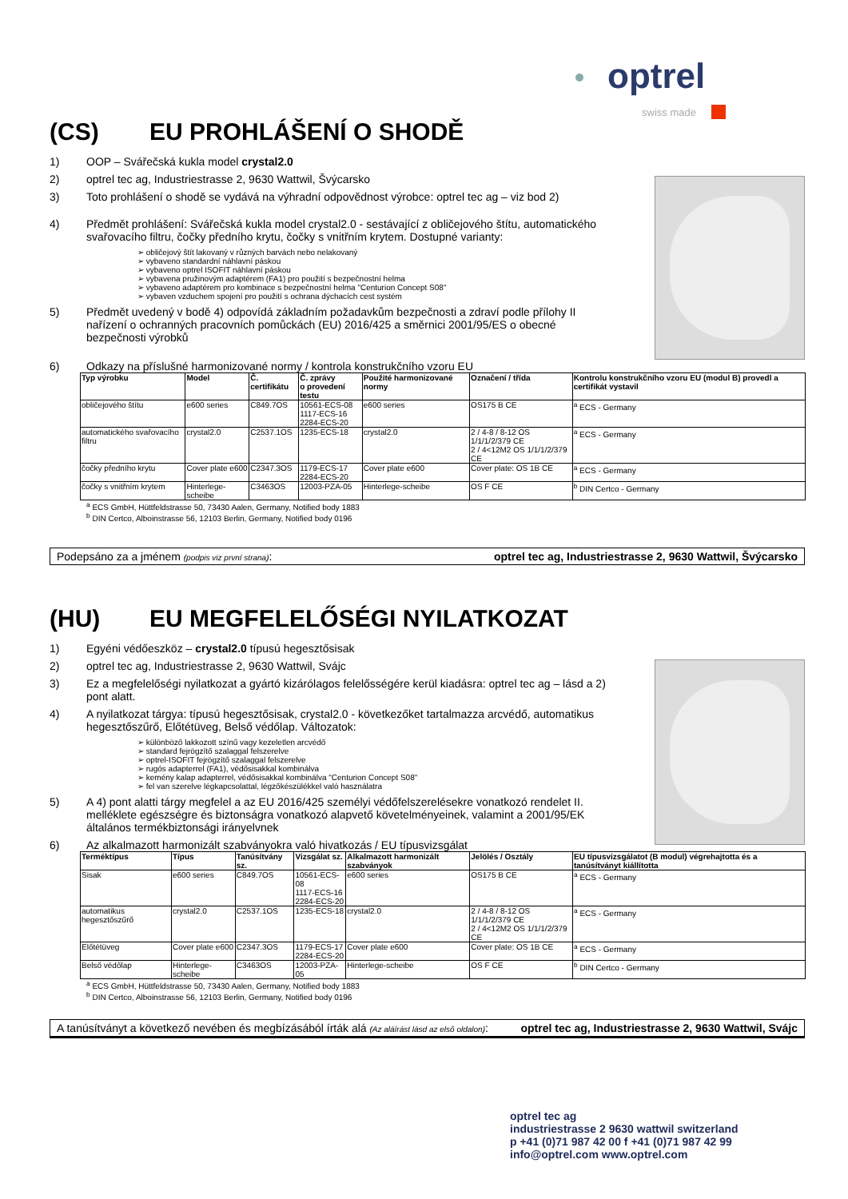optrel
swiss made
(CS) EU PROHLÁŠENÍ O SHODĚ
1) OOP – Svářečská kukla model crystal2.0
2) optrel tec ag, Industriestrasse 2, 9630 Wattwil, Švýcarsko
3) Toto prohlášení o shodě se vydává na výhradní odpovědnost výrobce: optrel tec ag – viz bod 2)
4) Předmět prohlášení: Svářečská kukla model crystal2.0 - sestávající z obličejového štítu, automatického svařovacího filtru, čočky předního krytu, čočky s vnitřním krytem. Dostupné varianty:
➢ obličejový štít lakovaný v různých barvách nebo nelakovaný
➢ vybaveno standardní náhlavní páskou
➢ vybaveno optrel ISOFIT náhlavní páskou
➢ vybavena pružinovým adaptérem (FA1) pro použití s bezpečnostní helma
➢ vybaveno adaptérem pro kombinace s bezpečnostní helma "Centurion Concept S08"
➢ vybaven vzduchem spojení pro použití s ochrana dýchacích cest systém
5) Předmět uvedený v bodě 4) odpovídá základním požadavkům bezpečnosti a zdraví podle přílohy II nařízení o ochranných pracovních pomůckách (EU) 2016/425 a směrnici 2001/95/ES o obecné bezpečnosti výrobků
6) Odkazy na příslušné harmonizované normy / kontrola konstrukčního vzoru EU
| Typ výrobku | Model | Č. certifikátu | Č. zprávy o provedení testu | Použité harmonizované normy | Označení / třída | Kontrolu konstrukčního vzoru EU (modul B) provedl a certifikát vystavil |
| --- | --- | --- | --- | --- | --- | --- |
| obličejového štítu | e600 series | C849.7OS | 10561-ECS-08 1117-ECS-16 2284-ECS-20 | e600 series | OS175 B CE | <sup>a</sup> ECS - Germany |
| automatického svařovacího filtru | crystal2.0 | C2537.1OS | 1235-ECS-18 | crystal2.0 | 2 / 4-8 / 8-12 OS 1/1/1/2/379 CE 2 / 4<12M2 OS 1/1/1/2/379 CE | <sup>a</sup> ECS - Germany |
| čočky předního krytu | Cover plate e600 | C2347.3OS | 1179-ECS-17 2284-ECS-20 | Cover plate e600 | Cover plate: OS 1B CE | <sup>a</sup> ECS - Germany |
| čočky s vnitřním krytem | Hinterlege-scheibe | C3463OS | 12003-PZA-05 | Hinterlege-scheibe | OS F CE | <sup>b</sup> DIN Certco - Germany |
<sup>a</sup> ECS GmbH, Hüttfeldstrasse 50, 73430 Aalen, Germany, Notified body 1883
<sup>b</sup> DIN Certco, Alboinstrasse 56, 12103 Berlin, Germany, Notified body 0196
Podepsáno za a jménem (podpis viz první strana): optrel tec ag, Industriestrasse 2, 9630 Wattwil, Švýcarsko
(HU) EU MEGFELELŐSÉGI NYILATKOZAT
1) Egyéni védőeszköz – crystal2.0 típusú hegesztősisak
2) optrel tec ag, Industriestrasse 2, 9630 Wattwil, Svájc
3) Ez a megfelelőségi nyilatkozat a gyártó kizárólagos felelősségére kerül kiadásra: optrel tec ag – lásd a 2) pont alatt.
4) A nyilatkozat tárgya: típusú hegesztősisak, crystal2.0 - következőket tartalmazza arcvédő, automatikus hegesztőszűrő, Előtétüveg, Belső védőlap. Változatok:
➢ különböző lakkozott színű vagy kezeletlen arcvédő
➢ standard fejrögzítő szalaggal felszerelve
➢ optrel-ISOFIT fejrögzítő szalaggal felszerelve
➢ rugós adapterrel (FA1), védősisakkal kombinálva
➢ kemény kalap adapterrel, védősisakkal kombinálva "Centurion Concept S08"
➢ fel van szerelve légkapcsolattal, légzőkészülékkel való használatra
5) A 4) pont alatti tárgy megfelel a az EU 2016/425 személyi védőfelszerelésekre vonatkozó rendelet II. melléklete egészségre és biztonságra vonatkozó alapvető követelményeinek, valamint a 2001/95/EK általános termékbiztonsági irányelvnek
6) Az alkalmazott harmonizált szabványokra való hivatkozás / EU típusvizsgálat
| Terméktípus | Típus | Tanúsítvány sz. | Vizsgálat sz. | Alkalmazott harmonizált szabványok | Jelölés / Osztály | EU típusvizsgálatot (B modul) végrehajtotta és a tanúsítványt kiállította |
| --- | --- | --- | --- | --- | --- | --- |
| Sisak | e600 series | C849.7OS | 10561-ECS-08 1117-ECS-16 2284-ECS-20 | e600 series | OS175 B CE | <sup>a</sup> ECS - Germany |
| automatikus hegesztőszűrő | crystal2.0 | C2537.1OS | 1235-ECS-18 | crystal2.0 | 2 / 4-8 / 8-12 OS 1/1/1/2/379 CE 2 / 4<12M2 OS 1/1/1/2/379 CE | <sup>a</sup> ECS - Germany |
| Előtétüveg | Cover plate e600 | C2347.3OS | 1179-ECS-17 2284-ECS-20 | Cover plate e600 | Cover plate: OS 1B CE | <sup>a</sup> ECS - Germany |
| Belső védőlap | Hinterlege-scheibe | C3463OS | 12003-PZA-05 | Hinterlege-scheibe | OS F CE | <sup>b</sup> DIN Certco - Germany |
<sup>a</sup> ECS GmbH, Hüttfeldstrasse 50, 73430 Aalen, Germany, Notified body 1883
<sup>b</sup> DIN Certco, Alboinstrasse 56, 12103 Berlin, Germany, Notified body 0196
A tanúsítványt a következő nevében és megbízásából írták alá (Az aláírást lásd az első oldalon): optrel tec ag, Industriestrasse 2, 9630 Wattwil, Svájc
optrel tec ag
industriestrasse 2 9630 wattwil switzerland
p +41 (0)71 987 42 00 f +41 (0)71 987 42 99
info@optrel.com www.optrel.com